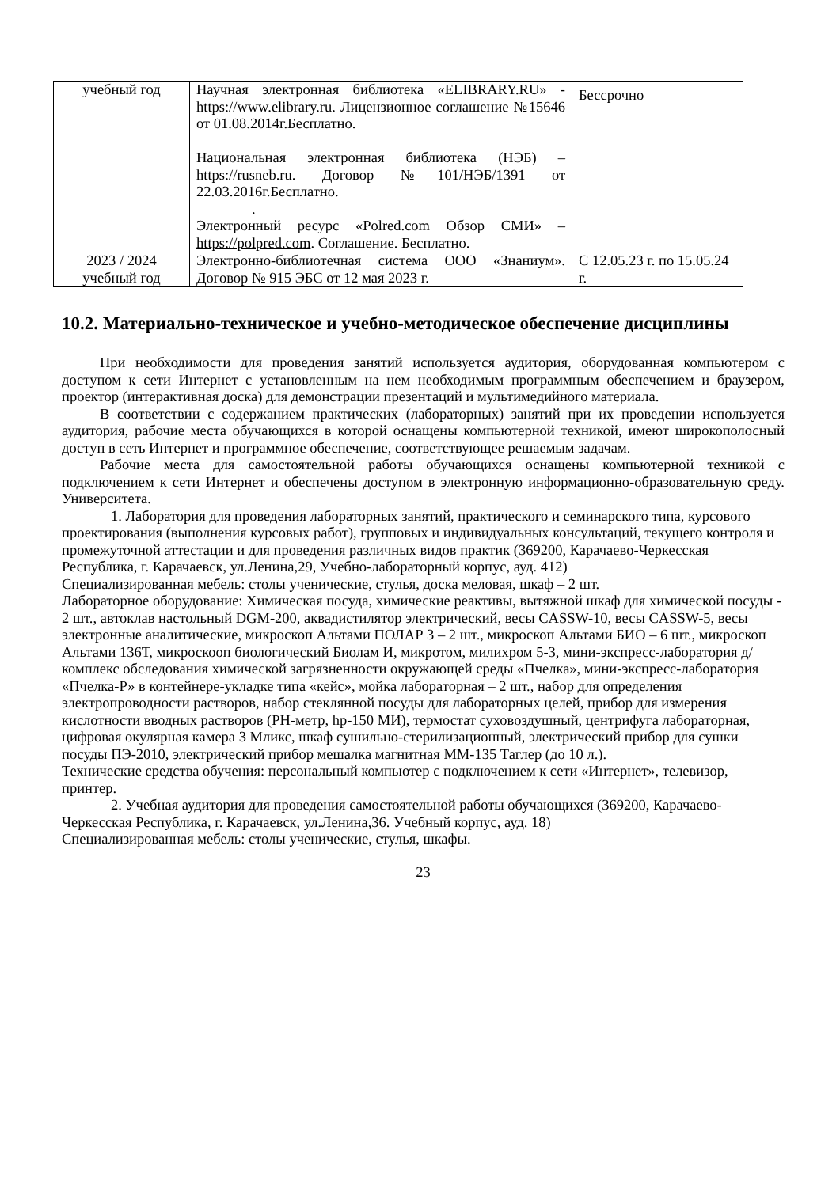| учебный год | Научная электронная библиотека «ELIBRARY.RU» - https://www.elibrary.ru. Лицензионное соглашение №15646 от 01.08.2014г.Бесплатно. Национальная электронная библиотека (НЭБ) – https://rusneb.ru. Договор №101/НЭБ/1391 от 22.03.2016г.Бесплатно. . Электронный ресурс «Polred.com Обзор СМИ» – https://polpred.com . Соглашение. Бесплатно. | Бессрочно |
| 2023 / 2024 учебный год | Электронно-библиотечная система ООО «Знаниум». Договор № 915 ЭБС от 12 мая 2023 г. | С 12.05.23 г. по 15.05.24 г. |
10.2. Материально-техническое и учебно-методическое обеспечение дисциплины
При необходимости для проведения занятий используется аудитория, оборудованная компьютером с доступом к сети Интернет с установленным на нем необходимым программным обеспечением и браузером, проектор (интерактивная доска) для демонстрации презентаций и мультимедийного материала.
В соответствии с содержанием практических (лабораторных) занятий при их проведении используется аудитория, рабочие места обучающихся в которой оснащены компьютерной техникой, имеют широкополосный доступ в сеть Интернет и программное обеспечение, соответствующее решаемым задачам.
Рабочие места для самостоятельной работы обучающихся оснащены компьютерной техникой с подключением к сети Интернет и обеспечены доступом в электронную информационно-образовательную среду. Университета.
1. Лаборатория для проведения лабораторных занятий, практического и семинарского типа, курсового проектирования (выполнения курсовых работ), групповых и индивидуальных консультаций, текущего контроля и промежуточной аттестации и для проведения различных видов практик (369200, Карачаево-Черкесская Республика, г. Карачаевск, ул.Ленина,29, Учебно-лабораторный корпус, ауд. 412)
Специализированная мебель: столы ученические, стулья, доска меловая, шкаф – 2 шт.
Лабораторное оборудование: Химическая посуда, химические реактивы, вытяжной шкаф для химической посуды - 2 шт., автоклав настольный DGM-200, аквадистилятор электрический, весы CASSW-10, весы CASSW-5, весы электронные аналитические, микроскоп Альтами ПОЛАР 3 – 2 шт., микроскоп Альтами БИО – 6 шт., микроскоп Альтами 136Т, микроскооп биологический Биолам И, микротом, милихром 5-3, мини-экспресс-лаборатория д/комплекс обследования химической загрязненности окружающей среды «Пчелка», мини-экспресс-лаборатория «Пчелка-Р» в контейнере-укладке типа «кейс», мойка лабораторная – 2 шт., набор для определения электропроводности растворов, набор стеклянной посуды для лабораторных целей, прибор для измерения кислотности вводных растворов (РН-метр, hp-150 МИ), термостат суховоздушный, центрифуга лабораторная, цифровая окулярная камера 3 Мликс, шкаф сушильно-стерилизационный, электрический прибор для сушки посуды ПЭ-2010, электрический прибор мешалка магнитная ММ-135 Таглер (до 10 л.).
Технические средства обучения: персональный компьютер с подключением к сети «Интернет», телевизор, принтер.
2. Учебная аудитория для проведения самостоятельной работы обучающихся (369200, Карачаево-Черкесская Республика, г. Карачаевск, ул.Ленина,36. Учебный корпус, ауд. 18)
Специализированная мебель: столы ученические, стулья, шкафы.
23